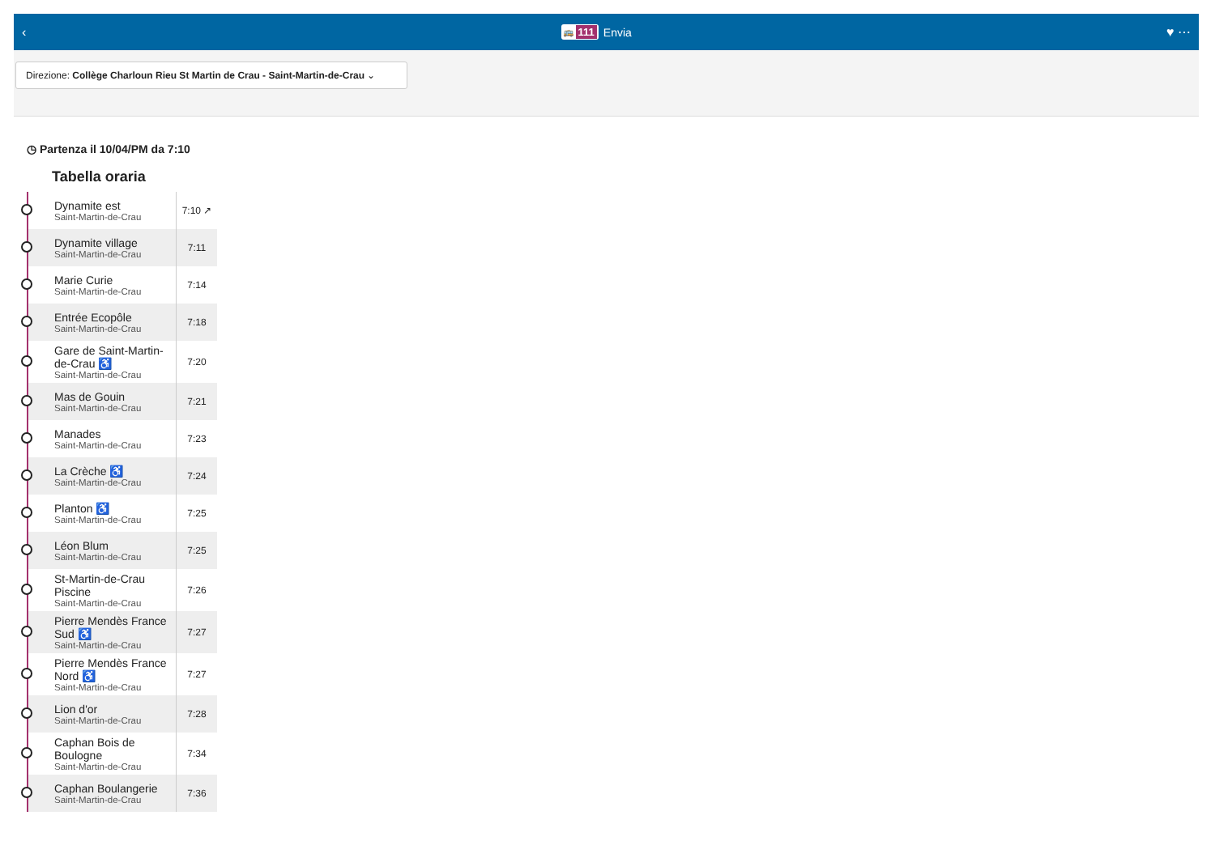‹
🚌 111 Envia ♥ ⋯
Direzione: Collège Charloun Rieu St Martin de Crau - Saint-Martin-de-Crau ⌄
◷ Partenza il 10/04/PM da 7:10
Tabella oraria
| | Dynamite est Saint-Martin-de-Crau | 7:10 ↗ |
| | Dynamite village Saint-Martin-de-Crau | 7:11 |
| | Marie Curie Saint-Martin-de-Crau | 7:14 |
| | Entrée Ecopôle Saint-Martin-de-Crau | 7:18 |
| | Gare de Saint-Martin-de-Crau ♿ Saint-Martin-de-Crau | 7:20 |
| | Mas de Gouin Saint-Martin-de-Crau | 7:21 |
| | Manades Saint-Martin-de-Crau | 7:23 |
| | La Crèche ♿ Saint-Martin-de-Crau | 7:24 |
| | Planton ♿ Saint-Martin-de-Crau | 7:25 |
| | Léon Blum Saint-Martin-de-Crau | 7:25 |
| | St-Martin-de-Crau Piscine Saint-Martin-de-Crau | 7:26 |
| | Pierre Mendès France Sud ♿ Saint-Martin-de-Crau | 7:27 |
| | Pierre Mendès France Nord ♿ Saint-Martin-de-Crau | 7:27 |
| | Lion d'or Saint-Martin-de-Crau | 7:28 |
| | Caphan Bois de Boulogne Saint-Martin-de-Crau | 7:34 |
| | Caphan Boulangerie Saint-Martin-de-Crau | 7:36 |